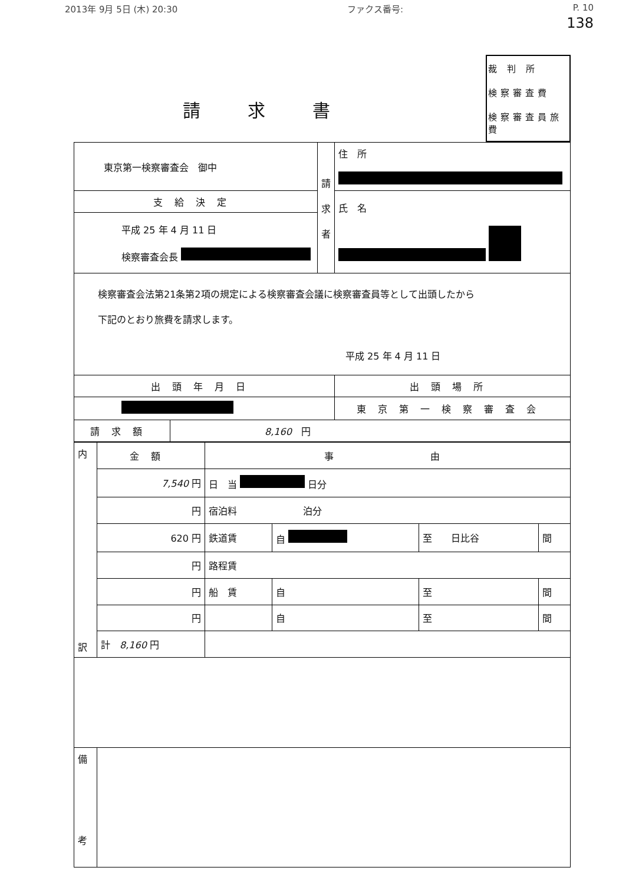2013年 9月 5日 (木) 20:30 ファクス番号: P. 10
138
請求書
裁 判 所
検察審査費
検察審査員旅費
| 東京第一検察審査会 御中 | | 請 求 者 | 住 所 |
| 支給決定 | | | 氏 名 |
| 平成 25 年 4 月 11 日 検察審査会長 | | | |
| 検察審査会法第21条第2項の規定による検察審査会議に検察審査員等として出頭したから 下記のとおり旅費を請求します。 平成 25 年 4 月 11 日 | | | |
| 出頭年月日 | | | 出頭場所 |
| | | | 東京第一検察審査会 |
| 請求額 | 8,160 円 | | |
| 内 訳 | 金額 | 事 由 | | | |
| | 7,540 円 | 日 当 日分 | | | |
| | 円 | 宿泊料 泊分 | | | |
| | 620 円 | 鉄道賃 | 自 | 至 日比谷 | 間 |
| | 円 | 路程賃 | | | |
| | 円 | 船 賃 | 自 | 至 | 間 |
| | 円 | | 自 | 至 | 間 |
| | 計 8,160 円 | | | | |
| 備 考 | | | | | |